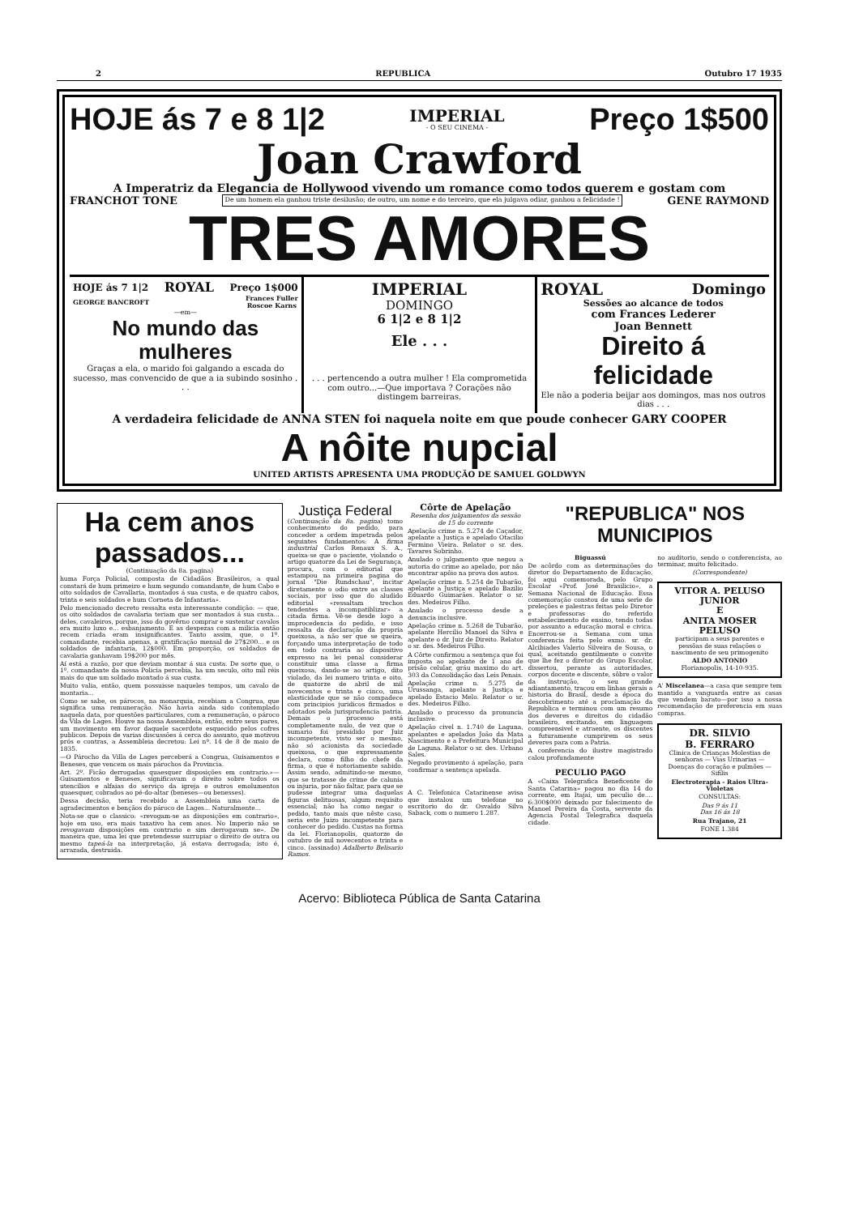2 REPUBLICA Outubro 17 1935
HOJE ás 7 e 8 1|2 IMPERIAL
- O SEU CINEMA - Preço 1$500
Joan Crawford
A Imperatriz da Elegancia de Hollywood vivendo um romance como todos querem e gostam com
FRANCHOT TONE De um homem ela ganhou triste desilusão; de outro, um nome e do terceiro, que ela julgava odiar, ganhou a felicidade ! GENE RAYMOND
TRES AMORES
HOJE ás 7 1|2 ROYAL Preço 1$000
GEORGE BANCROFT Frances Fuller
Roscoe Karns
—em—
No mundo das mulheres
Graças a ela, o marido foi galgando a escada do sucesso, mas convencido de que a ia subindo sosinho . . .
IMPERIAL
DOMINGO
6 1|2 e 8 1|2
Ele . . .
. . . pertencendo a outra mulher ! Ela comprometida com outro...—Que importava ? Corações não distingem barreiras.
ROYAL Domingo
Sessões ao alcance de todos
com Frances Lederer
Joan Bennett
Direito á felicidade
Ele não a poderia beijar aos domingos, mas nos outros dias . . .
A verdadeira felicidade de ANNA STEN foi naquela noite em que poude conhecer GARY COOPER
A nôite nupcial
UNITED ARTISTS APRESENTA UMA PRODUÇÃO DE SAMUEL GOLDWYN
Ha cem anos passados...
(Continuação da 8a. pagina)
huma Força Policial, composta de Cidadãos Brasileiros, a qual constará de hum primeiro e hum segundo comandante, de hum Cabo e oito soldados de Cavallaria, montados á sua custa, e de quatro cabos, trinta e seis soldados e hum Corneta de Infantaria».
Pelo mencionado decreto ressalta esta interessante condição: — que, os oito soldados de cavalaria teriam que ser montados á sua custa... deles, cavaleiros, porque, isso do govêrno comprar e sustentar cavalos era muito luxo e... esbanjamento. E as despezas com a milicia então recem criada eram insignificantes. Tanto assim, que, o 1º. comandante, recebia apenas, a gratificação mensal de 27$200... e os soldados de infantaria, 12$000. Em proporção, os soldados de cavalaria ganhavam 19$200 por mês.
Aí está a razão, por que deviam montar á sua custa. De sorte que, o 1º. comandante da nossa Policia percebia, ha um seculo, oito mil réis mais do que um soldado montado á sua custa.
Muito valia, então, quem possuisse naqueles tempos, um cavalo de montaria...
Como se sabe, os párocos, na monarquia, recebiam a Congrua, que significa uma remuneração. Não havia ainda sido contemplado naquela data, por questões particulares, com a remuneração, o pároco da Vila de Lages. Houve na nossa Assembleia, então, entre seus pares, um movimento em favor daquele sacerdote esquecido pelos cofres publicos. Depois de varias discussões á cerca do assunto, que motivou prós e contras, a Assembleia decretou: Lei nº. 14 de 8 de maio de 1835.
—O Párocho da Villa de Lages perceberá a Congrua, Guisamentos e Beneses, que vencem os mais párochos da Provincia.
Art. 2º. Ficão derrogadas quaesquer disposições em contrario.»—Guisamentos e Beneses, significavam o direito sobre todos os utencilios e alfaias do serviço da igreja e outros emolumentos quaesquer, cobrados ao pé-do-altar (beneses—ou benesses).
Dessa decisão, teria recebido a Assembleia uma carta de agradecimentos e bençãos do pároco de Lages... Naturalmente...
Nota-se que o classico: «revogam-se as disposições em contrario», hoje em uso, era mais taxativo ha cem anos. No Imperio não se revogavam disposições em contrario e sim derrogavam se». De maneira que, uma lei que pretendesse surrupiar o direito de outra ou mesmo tapeá-la na interpretação, já estava derrogada; isto é, arrazada, destruida.
Justiça Federal
(Continuação da 8a. pagina) tomo conhecimento do pedido, para conceder a ordem impetrada pelos seguintes fundamentos: A firma industrial Carlos Renaux S. A., queixa-se que o paciente, violando o artigo quatorze da Lei de Segurança, procura, com o editorial que estampou na primeira pagina do jornal "Die Rundschau", incitar diretamente o odio entre as classes sociais, por isso que do aludido editorial «ressaltam trechos tendentes a incompatiblizar» a citada firma. Vê-se desde logo a improcedencia do pedido, e isso ressalta da declaração da propria queixosa, a não ser que se queira, forçando uma interpretação de todo em todo contraria ao dispositivo expresso na lei penal considerar constituir uma classe a firma queixosa, dando-se ao artigo, dito violado, da lei numero trinta e oito, de quatorze de abril de mil novecentos e trinta e cinco, uma elasticidade que se não compadece com principios juridicos firmados e adotados pela jurisprudencia patria. Demais o processo está completamente nulo, de vez que o sumario foi presidido por Juiz incompetente, visto ser o mesmo, não só acionista da sociedade queixosa, o que expressamente declara, como filho do chefe da firma, o que é notoriamente sabido. Assim sendo, admitindo-se mesmo, que se tratasse de crime de calunia ou injuria, por não faltar, para que se pudesse integrar uma daquelas figuras delituosas, algum requisito essencial; não ha como negar o pedido, tanto mais que nêste caso, seria este Juizo incompetente para conhecer do pedido. Custas na forma da lei. Florianopolis, quatorze de outubro de mil novecentos e trinta e cinco. (assinado) Adalberto Belisario Ramos.
Côrte de Apelação
Resenha dos julgamentos da sessão de 15 do corrente
Apelação crime n. 5.274 de Caçador, apelante a Justiça e apelado Otacilio Fermino Vieira. Relator o sr. des. Tavares Sobrinho.
Anulado o julgamento que negou a autoria do crime ao apelado, por não encontrar apôio na prova dos autos.
Apelação crime n. 5.254 de Tubarão, apelante a Justiça e apelado Bazilio Eduardo Guimarães. Relator o sr. des. Medeiros Filho.
Anulado o processo desde a denuncia inclusive.
Apelação crime n. 5.268 de Tubarão, apelante Hercilio Manoel da Silva e apelante o dr. Juiz de Direito. Relator o sr. des. Medeiros Filho.
A Côrte confirmou a sentença que foi imposta ao apelante de 1 ano de prisão celular, gráu maximo do art. 303 da Consolidação das Leis Penais.
Apelação crime n. 5.275 de Urussanga, apelante a Justiça e apelado Estacio Melo. Relator o sr. des. Medeiros Filho.
Anulado o processo da pronuncia inclusive.
Apelação civel n. 1.740 de Laguna, apelantes e apelados João da Mata Nascimento e a Prefeitura Municipal de Laguna. Relator o sr. des. Urbano Sales.
Negado provimento á apelação, para confirmar a sentença apelada.
A C. Telefonica Catarinense avisa que instalou um telefone no escritorio do dr. Osvaldo Silva Saback, com o numero 1.287.
"REPUBLICA" NOS MUNICIPIOS
Biguassú
De acôrdo com as determinações do diretor do Departamento de Educação, foi aqui comemorada, pelo Grupo Escolar «Prof. José Brasilicio», a Semana Nacional de Educação. Essa comemoração constou de uma serie de preleções e palestras feitas pelo Diretor e professoras do referido estabelecimento de ensino, tendo todas por assunto a educação moral e civica. Encerrou-se a Semana com uma conferencia feita pelo exmo. sr. dr. Alcibiades Valerio Silveira de Sousa, o qual, aceitando gentilmente o convite que lhe fez o diretor do Grupo Escolar, dissertou, perante as autoridades, corpos docente e discente, sôbre o valor da instrução, o seu grande adiantamento, traçou em linhas gerais a historia do Brasil, desde a época do descobrimento até a proclamação da Republica e terminou com um resumo dos deveres e direitos do cidadão brasileiro, excitando, em linguagem compreensivel e atraente, os discentes a futuramente cumprirem os seus deveres para com a Patria.
A conferencia do ilustre magistrado calou profundamente
PECULIO PAGO
A «Caixa Telegrafica Beneficente de Santa Catarina» pagou no dia 14 do corrente, em Itajaí, um peculio de.... 6:300$000 deixado por falecimento de Manoel Pereira da Costa, servente da Agencia Postal Telegrafica daquela cidade.
no auditorio, sendo o conferencista, ao terminar, muito felicitado.
(Correspondente)
VITOR A. PELUSO JUNIOR
E
ANITA MOSER PELUSO
participam a seus parentes e pessôas de suas relações o nascimento de seu primogenito
ALDO ANTONIO
Florianopolis, 14-10-935.
A' Miscelanea—a casa que sempre tem mantido a vanguarda entre as casas que vendem barato—por isso a nossa recomendação de preferencia em suas compras.
DR. SILVIO
B. FERRARO
Clinica de Crianças Molestias de senhoras — Vias Urinarias — Doenças do coração e pulmões — Sifilis
Electroterapia - Raios Ultra-Violetas
CONSULTAS:
Das 9 ás 11
Das 16 ás 18
Rua Trajano, 21
FONE 1.384
Acervo: Biblioteca Pública de Santa Catarina